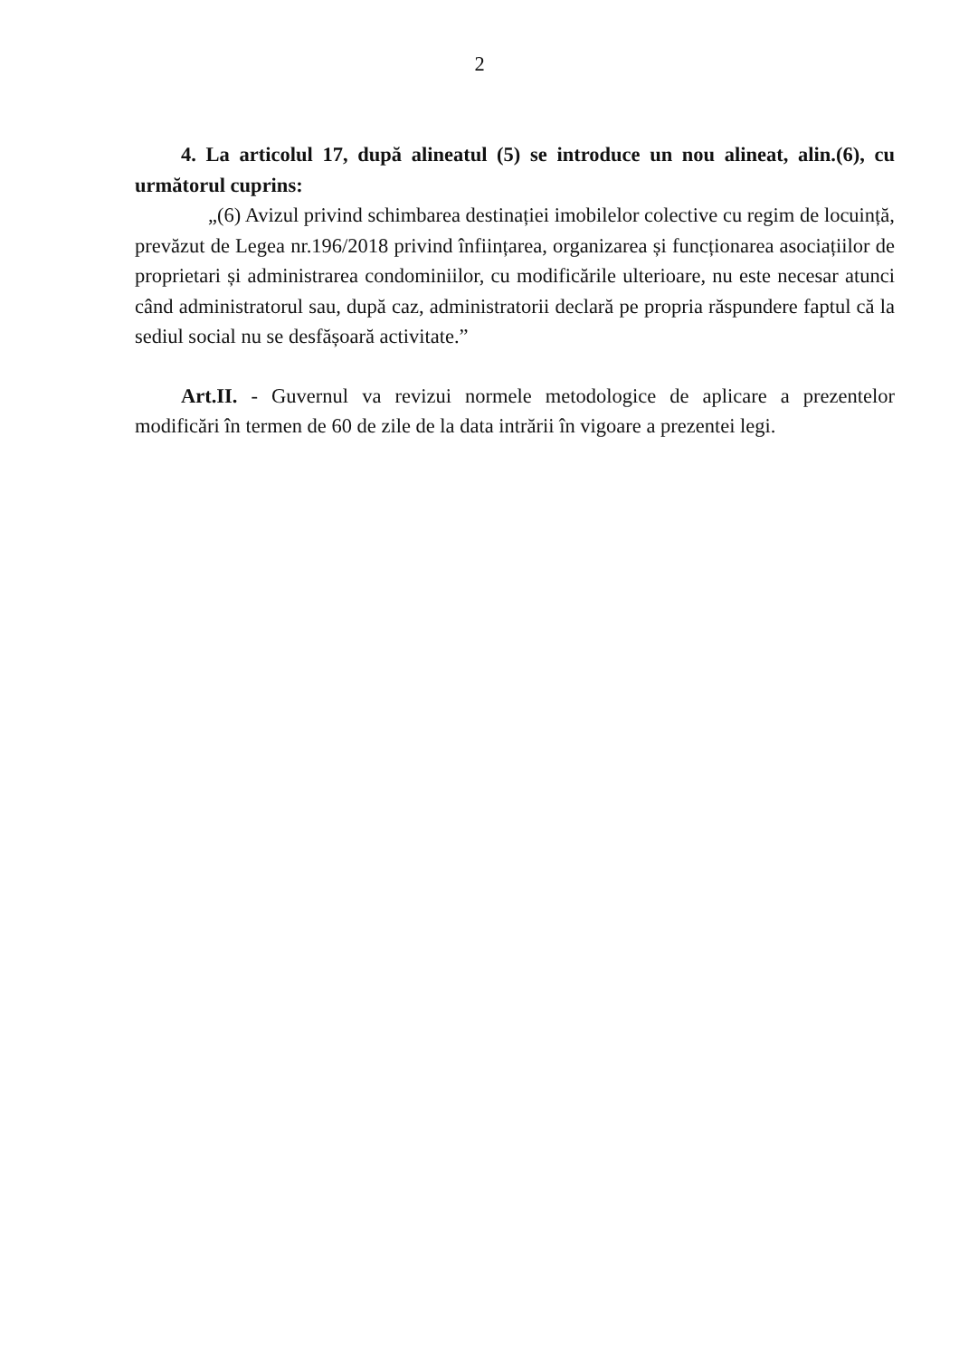2
4. La articolul 17, după alineatul (5) se introduce un nou alineat, alin.(6), cu următorul cuprins:
„(6) Avizul privind schimbarea destinației imobilelor colective cu regim de locuință, prevăzut de Legea nr.196/2018 privind înființarea, organizarea și funcționarea asociațiilor de proprietari și administrarea condominiilor, cu modificările ulterioare, nu este necesar atunci când administratorul sau, după caz, administratorii declară pe propria răspundere faptul că la sediul social nu se desfășoară activitate.”
Art.II. - Guvernul va revizui normele metodologice de aplicare a prezentelor modificări în termen de 60 de zile de la data intrării în vigoare a prezentei legi.